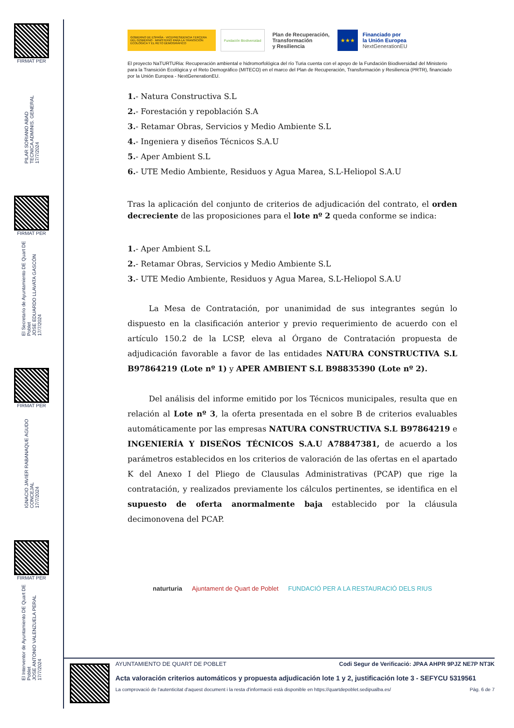FIRMAT PER
PILAR SORIANO ABAD
TECNICA ADMINIS. GENERAL
17/7/2024
FIRMAT PER
El Secretario de Ayuntamiento DE Quart DE Poblet
JOSE EDUARDO LLAVATA GASCÓN
17/7/2024
FIRMAT PER
IGNACIO JAVIER RABANAQUE AGUDO
CONCEJAL
17/7/2024
FIRMAT PER
El Interventor de Ayuntamiento DE Quart DE Poblet
JOSE ANTONIO VALENZUELA PERAL
17/7/2024
GOBIERNO DE ESPAÑA · VICEPRESIDENCIA TERCERA DEL GOBIERNO · MINISTERIO PARA LA TRANSICIÓN ECOLÓGICA Y EL RETO DEMOGRÁFICO
Fundación Biodiversidad
Plan de Recuperación,
Transformación
y Resiliencia
★★★
Financiado por
la Unión Europea
NextGenerationEU
El proyecto NaTURTURia: Recuperación ambiental e hidromorfológica del río Turia cuenta con el apoyo de la Fundación Biodiversidad del Ministerio para la Transición Ecológica y el Reto Demográfico (MITECO) en el marco del Plan de Recuperación, Transformación y Resiliencia (PRTR), financiado por la Unión Europea - NextGenerationEU.
1.- Natura Constructiva S.L
2.- Forestación y repoblación S.A
3.- Retamar Obras, Servicios y Medio Ambiente S.L
4.- Ingeniera y diseños Técnicos S.A.U
5.- Aper Ambient S.L
6.- UTE Medio Ambiente, Residuos y Agua Marea, S.L-Heliopol S.A.U
Tras la aplicación del conjunto de criterios de adjudicación del contrato, el orden decreciente de las proposiciones para el lote nº 2 queda conforme se indica:
1.- Aper Ambient S.L
2.- Retamar Obras, Servicios y Medio Ambiente S.L
3.- UTE Medio Ambiente, Residuos y Agua Marea, S.L-Heliopol S.A.U
La Mesa de Contratación, por unanimidad de sus integrantes según lo dispuesto en la clasificación anterior y previo requerimiento de acuerdo con el artículo 150.2 de la LCSP, eleva al Órgano de Contratación propuesta de adjudicación favorable a favor de las entidades NATURA CONSTRUCTIVA S.L B97864219 (Lote nº 1) y APER AMBIENT S.L B98835390 (Lote nº 2).
Del análisis del informe emitido por los Técnicos municipales, resulta que en relación al Lote nº 3, la oferta presentada en el sobre B de criterios evaluables automáticamente por las empresas NATURA CONSTRUCTIVA S.L B97864219 e INGENIERÍA Y DISEÑOS TÉCNICOS S.A.U A78847381, de acuerdo a los parámetros establecidos en los criterios de valoración de las ofertas en el apartado K del Anexo I del Pliego de Clausulas Administrativas (PCAP) que rige la contratación, y realizados previamente los cálculos pertinentes, se identifica en el supuesto de oferta anormalmente baja establecido por la cláusula decimonovena del PCAP.
naturturia Ajuntament de Quart de Poblet FUNDACIÓ PER A LA RESTAURACIÓ DELS RIUS
AYUNTAMIENTO DE QUART DE POBLET Codi Segur de Verificació: JPAA AHPR 9PJZ NE7P NT3K
Acta valoración criterios automáticos y propuesta adjudicación lote 1 y 2, justificación lote 3 - SEFYCU 5319561
La comprovació de l'autenticitat d'aquest document i la resta d'informació està disponible en https://quartdepoblet.sedipualba.es/ Pàg. 6 de 7